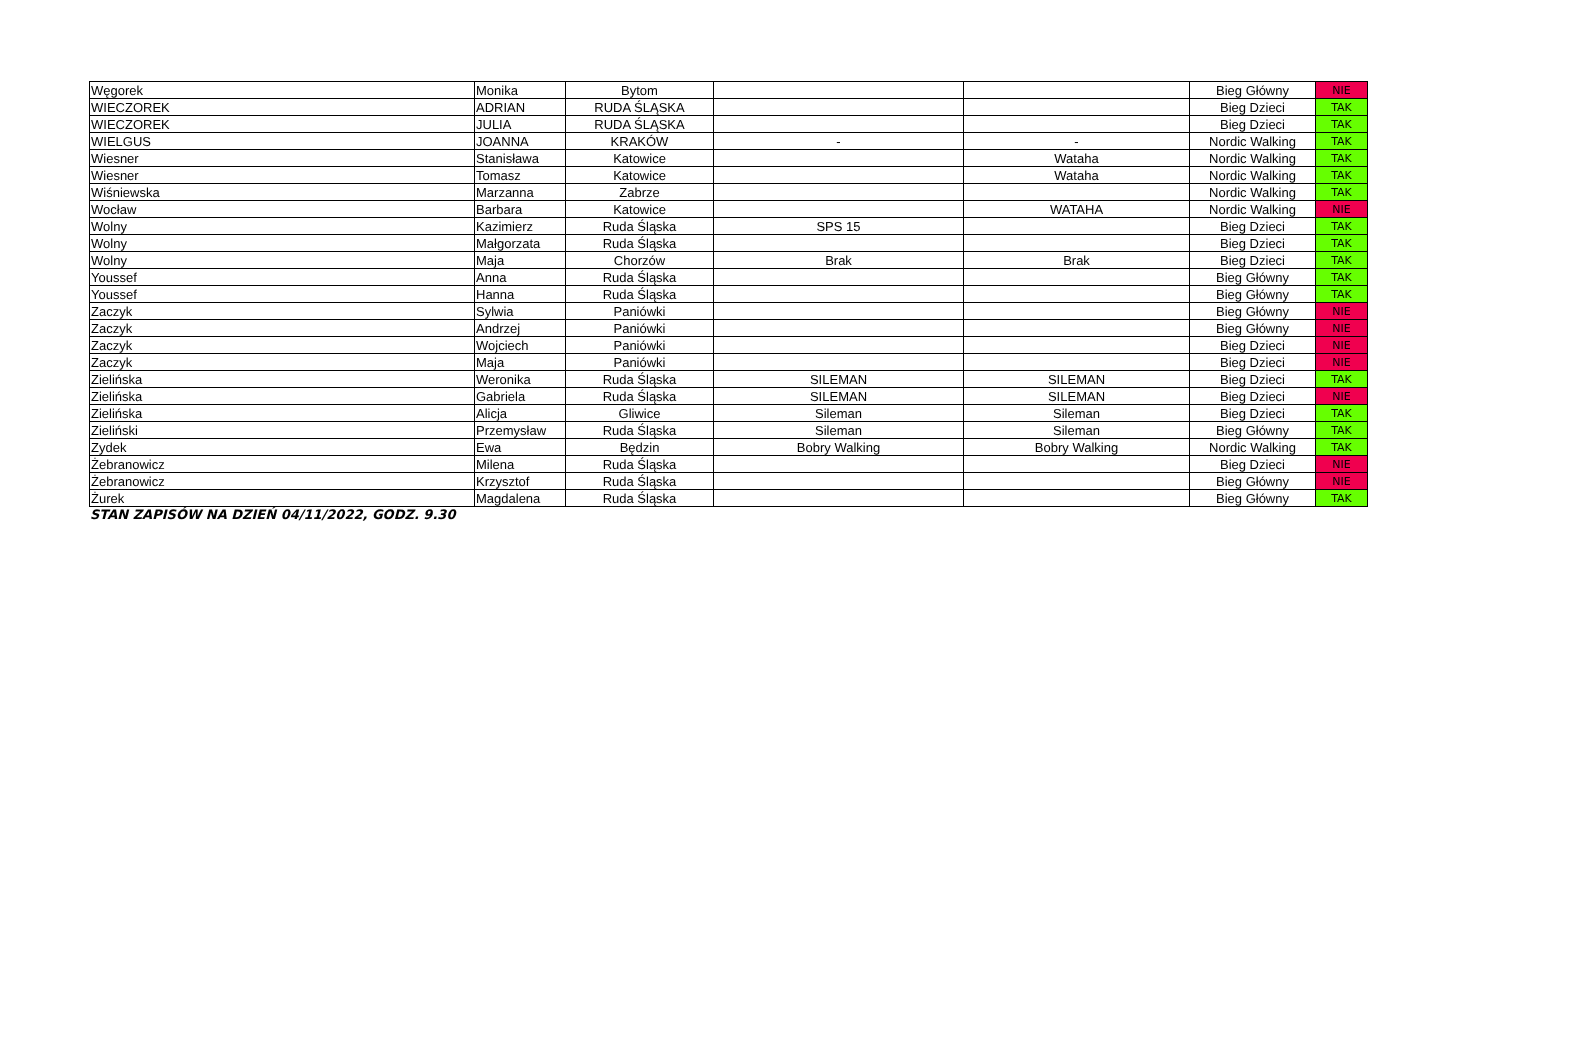| Węgorek | Monika | Bytom | | | Bieg Główny | NIE |
| WIECZOREK | ADRIAN | RUDA ŚLĄSKA | | | Bieg Dzieci | TAK |
| WIECZOREK | JULIA | RUDA ŚLĄSKA | | | Bieg Dzieci | TAK |
| WIELGUS | JOANNA | KRAKÓW | - | - | Nordic Walking | TAK |
| Wiesner | Stanisława | Katowice | | Wataha | Nordic Walking | TAK |
| Wiesner | Tomasz | Katowice | | Wataha | Nordic Walking | TAK |
| Wiśniewska | Marzanna | Zabrze | | | Nordic Walking | TAK |
| Wocław | Barbara | Katowice | | WATAHA | Nordic Walking | NIE |
| Wolny | Kazimierz | Ruda Śląska | SPS 15 | | Bieg Dzieci | TAK |
| Wolny | Małgorzata | Ruda Śląska | | | Bieg Dzieci | TAK |
| Wolny | Maja | Chorzów | Brak | Brak | Bieg Dzieci | TAK |
| Youssef | Anna | Ruda Śląska | | | Bieg Główny | TAK |
| Youssef | Hanna | Ruda Śląska | | | Bieg Główny | TAK |
| Zaczyk | Sylwia | Paniówki | | | Bieg Główny | NIE |
| Zaczyk | Andrzej | Paniówki | | | Bieg Główny | NIE |
| Zaczyk | Wojciech | Paniówki | | | Bieg Dzieci | NIE |
| Zaczyk | Maja | Paniówki | | | Bieg Dzieci | NIE |
| Zielińska | Weronika | Ruda Śląska | SILEMAN | SILEMAN | Bieg Dzieci | TAK |
| Zielińska | Gabriela | Ruda Śląska | SILEMAN | SILEMAN | Bieg Dzieci | NIE |
| Zielińska | Alicja | Gliwice | Sileman | Sileman | Bieg Dzieci | TAK |
| Zieliński | Przemysław | Ruda Śląska | Sileman | Sileman | Bieg Główny | TAK |
| Zydek | Ewa | Będzin | Bobry Walking | Bobry Walking | Nordic Walking | TAK |
| Żebranowicz | Milena | Ruda Śląska | | | Bieg Dzieci | NIE |
| Żebranowicz | Krzysztof | Ruda Śląska | | | Bieg Główny | NIE |
| Żurek | Magdalena | Ruda Śląska | | | Bieg Główny | TAK |
STAN ZAPISÓW NA DZIEŃ 04/11/2022, GODZ. 9.30